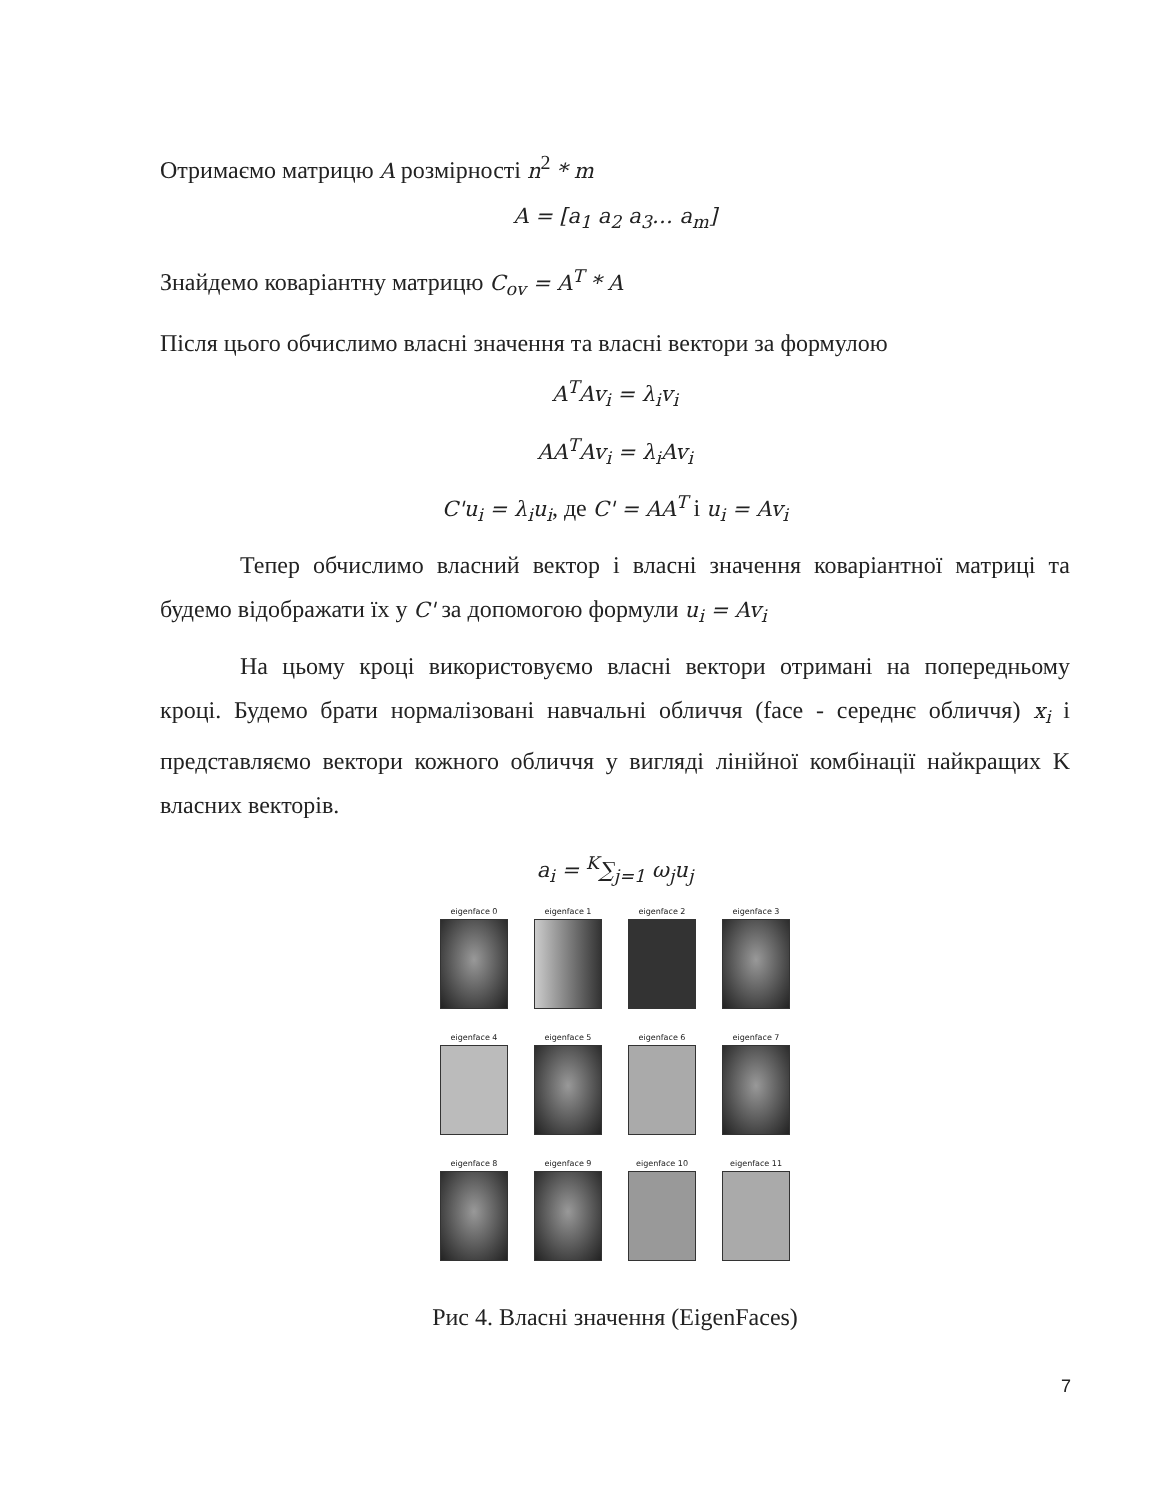Отримаємо матрицю A розмірності n<sup>2</sup> * m
A = [a<sub>1</sub> a<sub>2</sub> a<sub>3</sub>… a<sub>m</sub>]
Знайдемо коваріантну матрицю C<sub>ov</sub> = A<sup>T</sup> * A
Після цього обчислимо власні значення та власні вектори за формулою
A<sup>T</sup>Av<sub>i</sub> = λ<sub>i</sub>v<sub>i</sub>
AA<sup>T</sup>Av<sub>i</sub> = λ<sub>i</sub>Av<sub>i</sub>
C'u<sub>i</sub> = λ<sub>i</sub>u<sub>i</sub>, де C' = AA<sup>T</sup> і u<sub>i</sub> = Av<sub>i</sub>
Тепер обчислимо власний вектор і власні значення коваріантної матриці та будемо відображати їх у C' за допомогою формули u<sub>i</sub> = Av<sub>i</sub>
На цьому кроці використовуємо власні вектори отримані на попередньому кроці. Будемо брати нормалізовані навчальні обличчя (face - середнє обличчя) x<sub>i</sub> і представляємо вектори кожного обличчя у вигляді лінійної комбінації найкращих K власних векторів.
a<sub>i</sub> = <sup>K</sup>∑<sub>j=1</sub> ω<sub>j</sub>u<sub>j</sub>
eigenface 0
eigenface 1
eigenface 2
eigenface 3
eigenface 4
eigenface 5
eigenface 6
eigenface 7
eigenface 8
eigenface 9
eigenface 10
eigenface 11
Рис 4. Власні значення (EigenFaces)
7